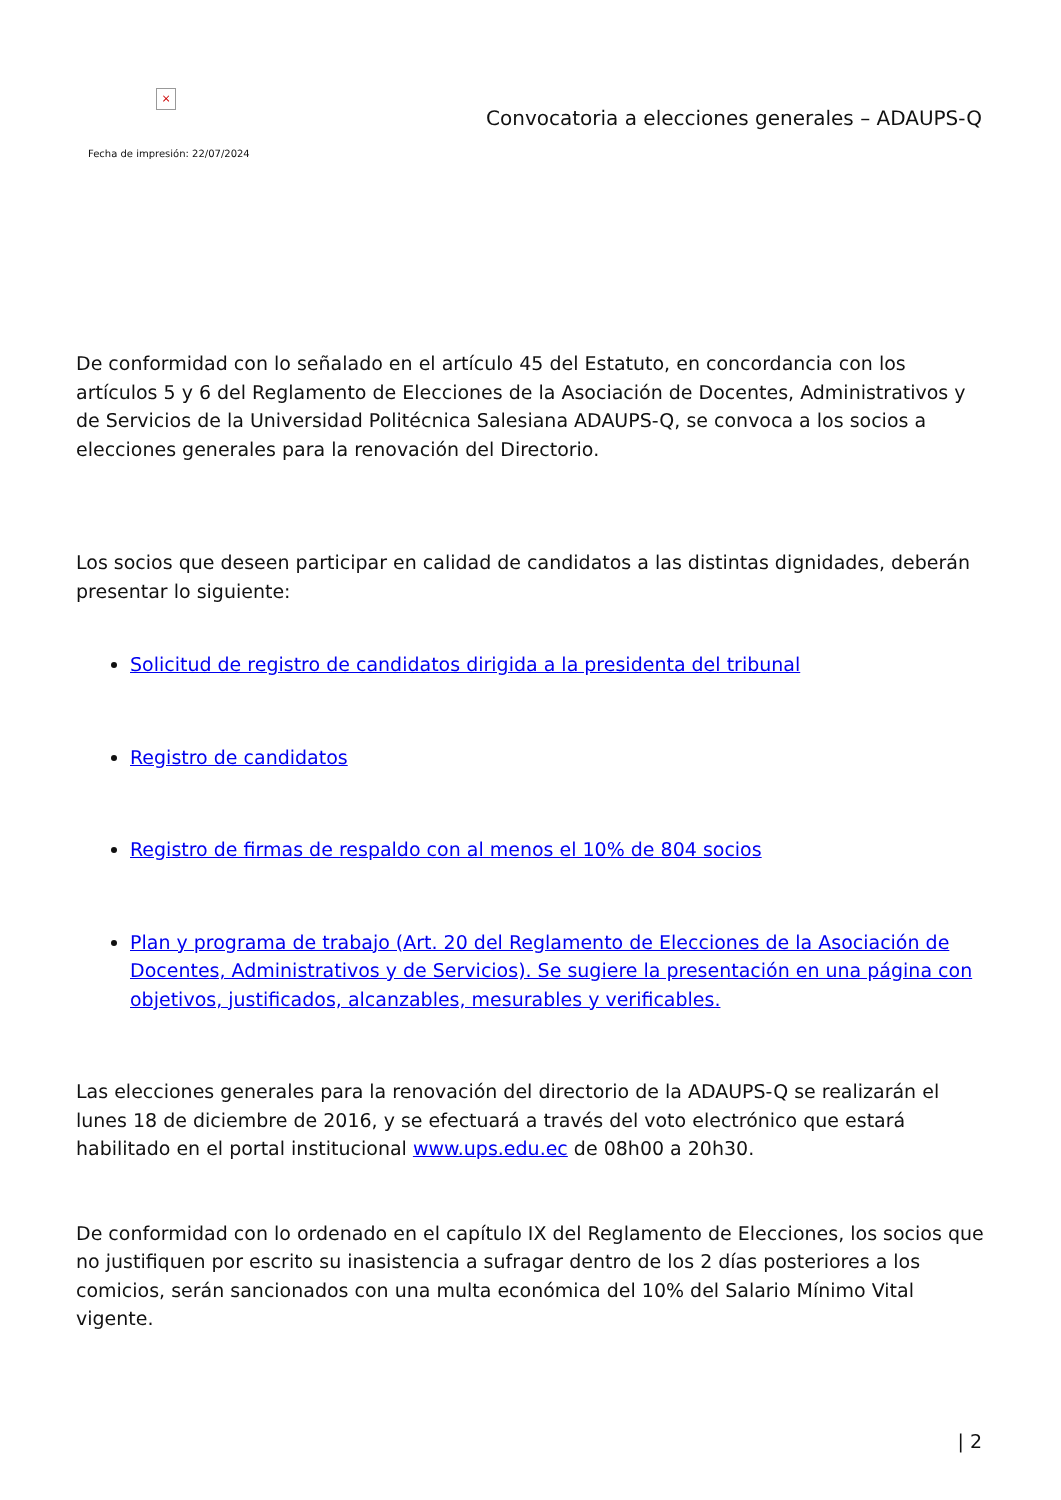×
Convocatoria a elecciones generales – ADAUPS-Q
Fecha de impresión: 22/07/2024
De conformidad con lo señalado en el artículo 45 del Estatuto, en concordancia con los artículos 5 y 6 del Reglamento de Elecciones de la Asociación de Docentes, Administrativos y de Servicios de la Universidad Politécnica Salesiana ADAUPS-Q, se convoca a los socios a elecciones generales para la renovación del Directorio.
Los socios que deseen participar en calidad de candidatos a las distintas dignidades, deberán presentar lo siguiente:
Solicitud de registro de candidatos dirigida a la presidenta del tribunal
Registro de candidatos
Registro de firmas de respaldo con al menos el 10% de 804 socios
Plan y programa de trabajo (Art. 20 del Reglamento de Elecciones de la Asociación de Docentes, Administrativos y de Servicios). Se sugiere la presentación en una página con objetivos, justificados, alcanzables, mesurables y verificables.
Las elecciones generales para la renovación del directorio de la ADAUPS-Q se realizarán el lunes 18 de diciembre de 2016, y se efectuará a través del voto electrónico que estará habilitado en el portal institucional www.ups.edu.ec de 08h00 a 20h30.
De conformidad con lo ordenado en el capítulo IX del Reglamento de Elecciones, los socios que no justifiquen por escrito su inasistencia a sufragar dentro de los 2 días posteriores a los comicios, serán sancionados con una multa económica del 10% del Salario Mínimo Vital vigente.
| 2